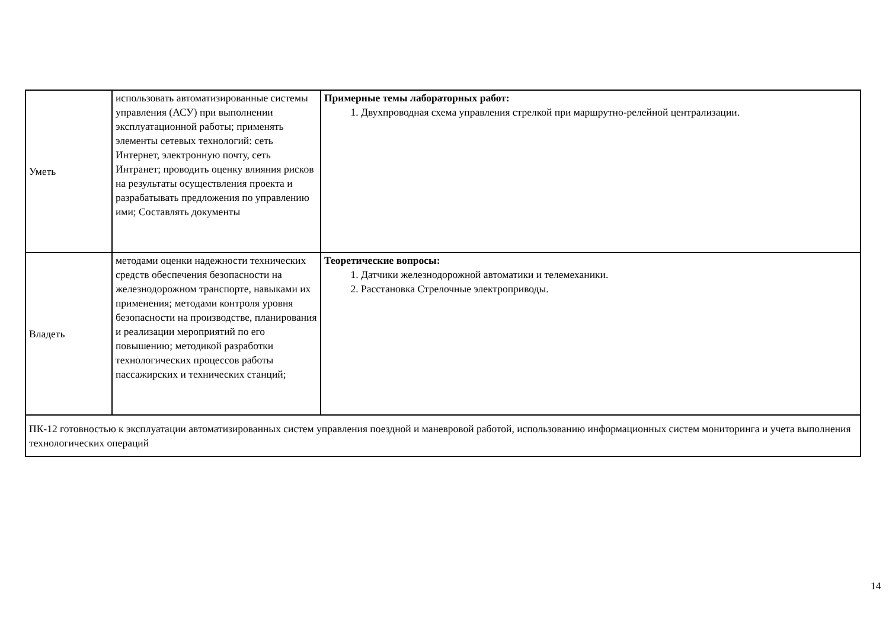| Уметь | использовать автоматизированные системы управления (АСУ) при выполнении эксплуатационной работы; применять элементы сетевых технологий: сеть Интернет, электронную почту, сеть Интранет; проводить оценку влияния рисков на результаты осуществления проекта и разрабатывать предложения по управлению ими; Составлять документы | Примерные темы лабораторных работ: 1. Двухпроводная схема управления стрелкой при маршрутно-релейной централизации. |
| Владеть | методами оценки надежности технических средств обеспечения безопасности на железнодорожном транспорте, навыками их применения; методами контроля уровня безопасности на производстве, планирования и реализации мероприятий по его повышению; методикой разработки технологических процессов работы пассажирских и технических станций; | Теоретические вопросы: 1. Датчики железнодорожной автоматики и телемеханики. 2. Расстановка Стрелочные электроприводы. |
| ПК-12 готовностью к эксплуатации автоматизированных систем управления поездной и маневровой работой, использованию информационных систем мониторинга и учета выполнения технологических операций | | |
14